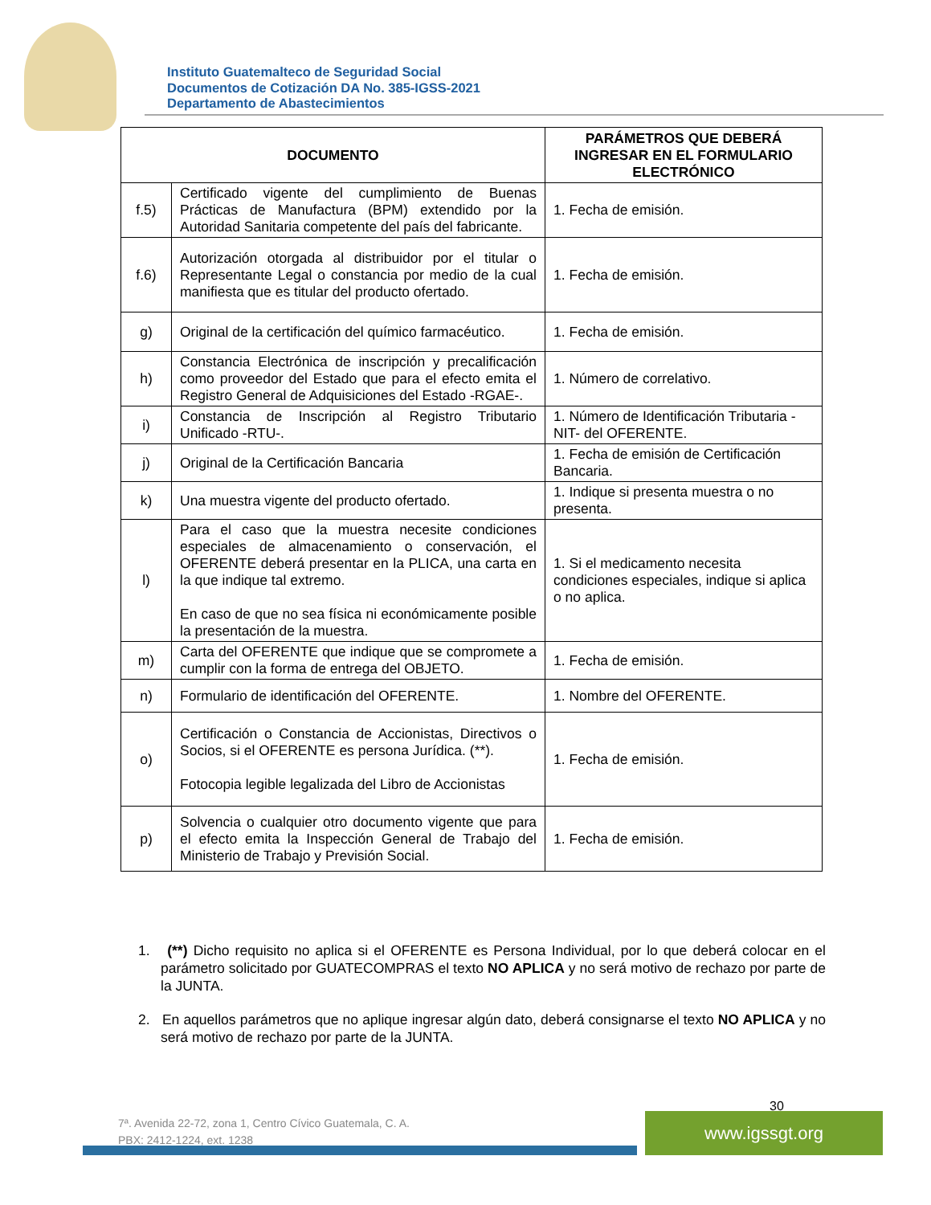Instituto Guatemalteco de Seguridad Social
Documentos de Cotización DA No. 385-IGSS-2021
Departamento de Abastecimientos
| DOCUMENTO | | PARÁMETROS QUE DEBERÁ INGRESAR EN EL FORMULARIO ELECTRÓNICO |
| --- | --- | --- |
| f.5) | Certificado vigente del cumplimiento de Buenas Prácticas de Manufactura (BPM) extendido por la Autoridad Sanitaria competente del país del fabricante. | 1. Fecha de emisión. |
| f.6) | Autorización otorgada al distribuidor por el titular o Representante Legal o constancia por medio de la cual manifiesta que es titular del producto ofertado. | 1. Fecha de emisión. |
| g) | Original de la certificación del químico farmacéutico. | 1. Fecha de emisión. |
| h) | Constancia Electrónica de inscripción y precalificación como proveedor del Estado que para el efecto emita el Registro General de Adquisiciones del Estado -RGAE-. | 1. Número de correlativo. |
| i) | Constancia de Inscripción al Registro Tributario Unificado -RTU-. | 1. Número de Identificación Tributaria -NIT- del OFERENTE. |
| j) | Original de la Certificación Bancaria | 1. Fecha de emisión de Certificación Bancaria. |
| k) | Una muestra vigente del producto ofertado. | 1. Indique si presenta muestra o no presenta. |
| l) | Para el caso que la muestra necesite condiciones especiales de almacenamiento o conservación, el OFERENTE deberá presentar en la PLICA, una carta en la que indique tal extremo. En caso de que no sea física ni económicamente posible la presentación de la muestra. | 1. Si el medicamento necesita condiciones especiales, indique si aplica o no aplica. |
| m) | Carta del OFERENTE que indique que se compromete a cumplir con la forma de entrega del OBJETO. | 1. Fecha de emisión. |
| n) | Formulario de identificación del OFERENTE. | 1. Nombre del OFERENTE. |
| o) | Certificación o Constancia de Accionistas, Directivos o Socios, si el OFERENTE es persona Jurídica. (**). Fotocopia legible legalizada del Libro de Accionistas | 1. Fecha de emisión. |
| p) | Solvencia o cualquier otro documento vigente que para el efecto emita la Inspección General de Trabajo del Ministerio de Trabajo y Previsión Social. | 1. Fecha de emisión. |
1. (**) Dicho requisito no aplica si el OFERENTE es Persona Individual, por lo que deberá colocar en el parámetro solicitado por GUATECOMPRAS el texto NO APLICA y no será motivo de rechazo por parte de la JUNTA.
2. En aquellos parámetros que no aplique ingresar algún dato, deberá consignarse el texto NO APLICA y no será motivo de rechazo por parte de la JUNTA.
30
7ª. Avenida 22-72, zona 1, Centro Cívico Guatemala, C. A.
PBX: 2412-1224, ext. 1238
www.igssgt.org